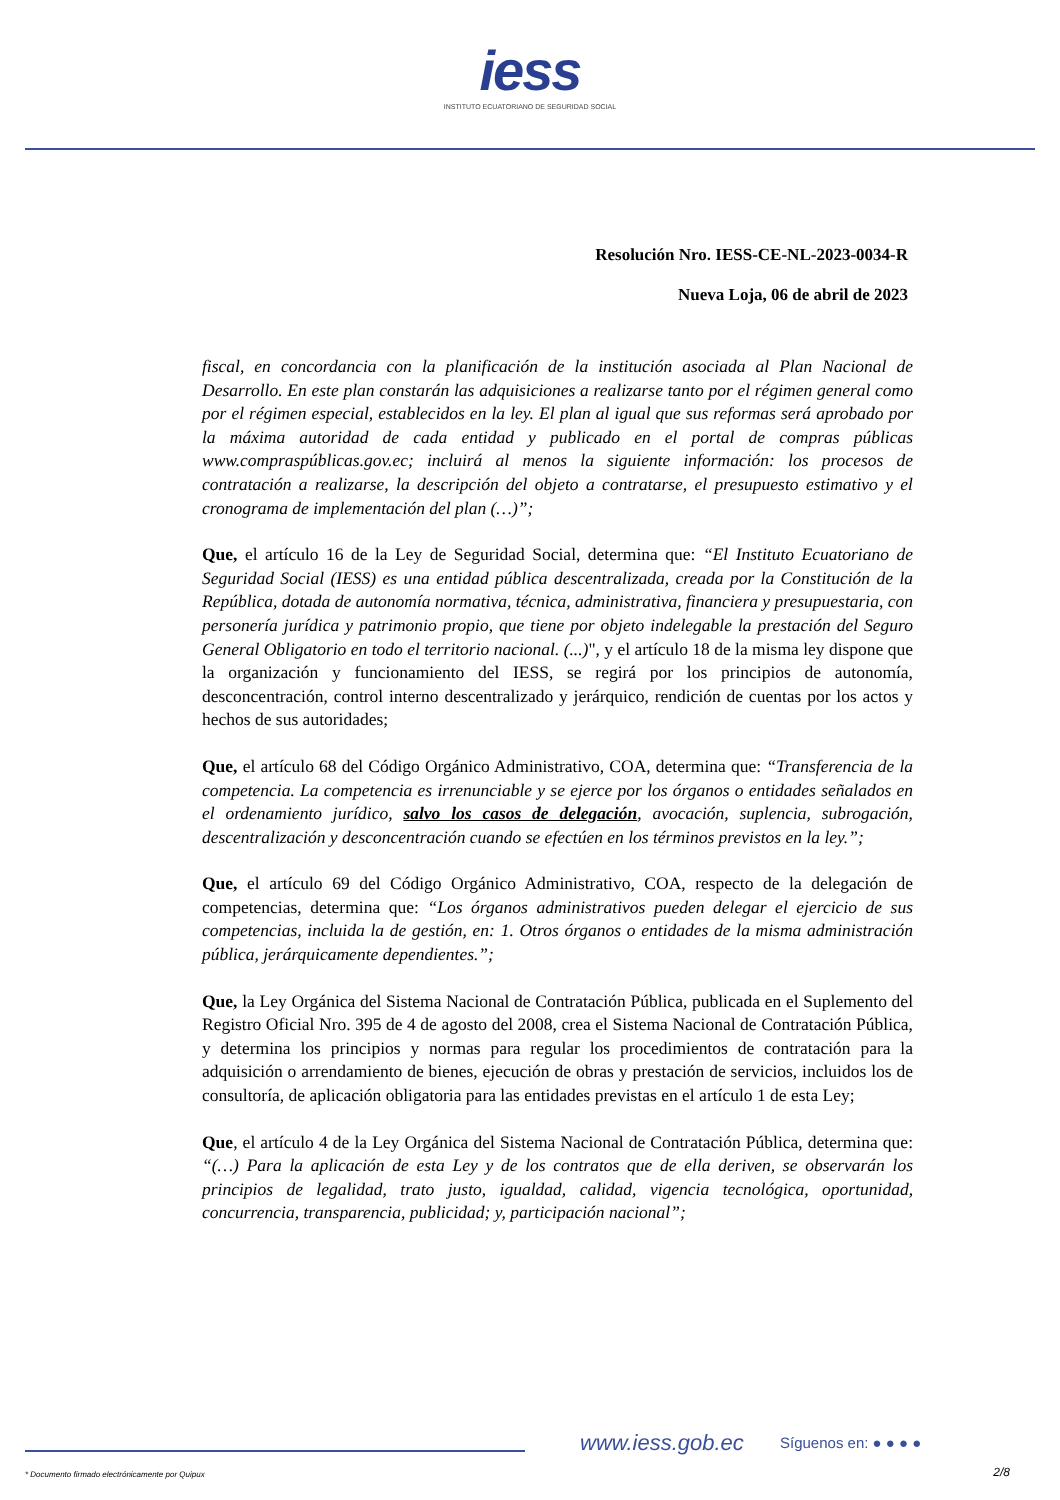iess
INSTITUTO ECUATORIANO DE SEGURIDAD SOCIAL
Resolución Nro. IESS-CE-NL-2023-0034-R
Nueva Loja, 06 de abril de 2023
fiscal, en concordancia con la planificación de la institución asociada al Plan Nacional de Desarrollo. En este plan constarán las adquisiciones a realizarse tanto por el régimen general como por el régimen especial, establecidos en la ley. El plan al igual que sus reformas será aprobado por la máxima autoridad de cada entidad y publicado en el portal de compras públicas www.compraspúblicas.gov.ec; incluirá al menos la siguiente información: los procesos de contratación a realizarse, la descripción del objeto a contratarse, el presupuesto estimativo y el cronograma de implementación del plan (…)”;
Que, el artículo 16 de la Ley de Seguridad Social, determina que: “El Instituto Ecuatoriano de Seguridad Social (IESS) es una entidad pública descentralizada, creada por la Constitución de la República, dotada de autonomía normativa, técnica, administrativa, financiera y presupuestaria, con personería jurídica y patrimonio propio, que tiene por objeto indelegable la prestación del Seguro General Obligatorio en todo el territorio nacional. (...)", y el artículo 18 de la misma ley dispone que la organización y funcionamiento del IESS, se regirá por los principios de autonomía, desconcentración, control interno descentralizado y jerárquico, rendición de cuentas por los actos y hechos de sus autoridades;
Que, el artículo 68 del Código Orgánico Administrativo, COA, determina que: “Transferencia de la competencia. La competencia es irrenunciable y se ejerce por los órganos o entidades señalados en el ordenamiento jurídico, salvo los casos de delegación, avocación, suplencia, subrogación, descentralización y desconcentración cuando se efectúen en los términos previstos en la ley.”;
Que, el artículo 69 del Código Orgánico Administrativo, COA, respecto de la delegación de competencias, determina que: “Los órganos administrativos pueden delegar el ejercicio de sus competencias, incluida la de gestión, en: 1. Otros órganos o entidades de la misma administración pública, jerárquicamente dependientes.”;
Que, la Ley Orgánica del Sistema Nacional de Contratación Pública, publicada en el Suplemento del Registro Oficial Nro. 395 de 4 de agosto del 2008, crea el Sistema Nacional de Contratación Pública, y determina los principios y normas para regular los procedimientos de contratación para la adquisición o arrendamiento de bienes, ejecución de obras y prestación de servicios, incluidos los de consultoría, de aplicación obligatoria para las entidades previstas en el artículo 1 de esta Ley;
Que, el artículo 4 de la Ley Orgánica del Sistema Nacional de Contratación Pública, determina que: “(…) Para la aplicación de esta Ley y de los contratos que de ella deriven, se observarán los principios de legalidad, trato justo, igualdad, calidad, vigencia tecnológica, oportunidad, concurrencia, transparencia, publicidad; y, participación nacional”;
www.iess.gob.ec Síguenos en: ● ● ● ●
2/8
* Documento firmado electrónicamente por Quipux